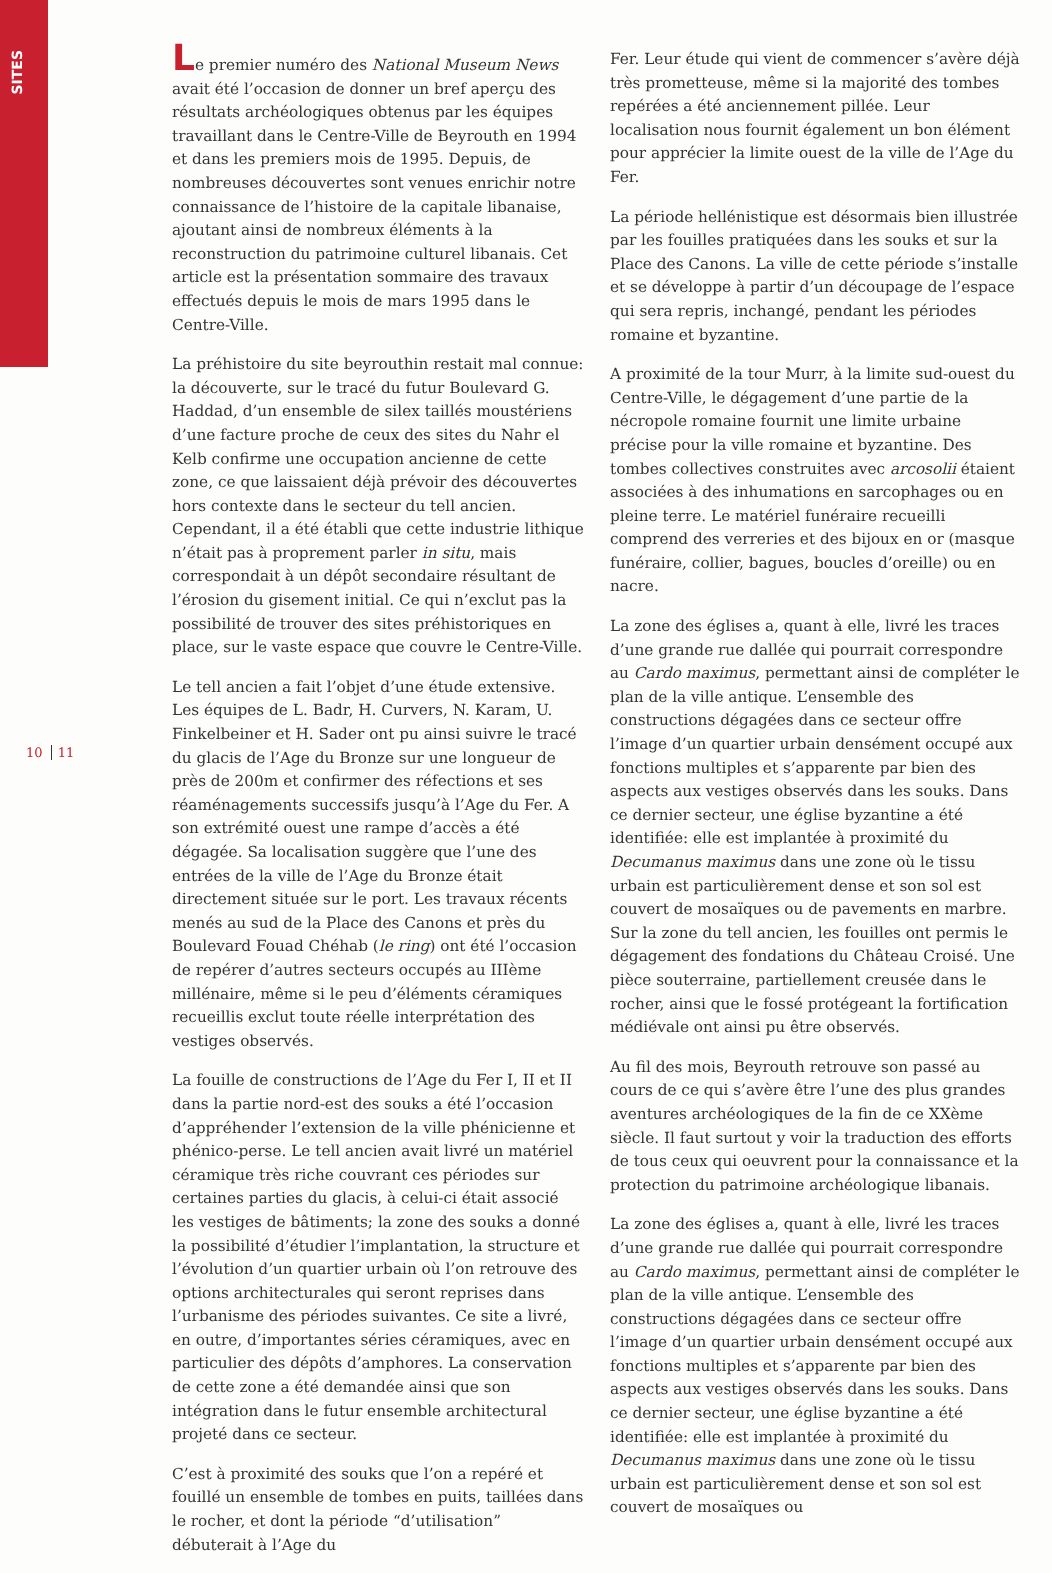SITES
10 11
Le premier numéro des National Museum News avait été l’occasion de donner un bref aperçu des résultats archéologiques obtenus par les équipes travaillant dans le Centre-Ville de Beyrouth en 1994 et dans les premiers mois de 1995. Depuis, de nombreuses découvertes sont venues enrichir notre connaissance de l’histoire de la capitale libanaise, ajoutant ainsi de nombreux éléments à la reconstruction du patrimoine culturel libanais. Cet article est la présentation sommaire des travaux effectués depuis le mois de mars 1995 dans le Centre-Ville.
La préhistoire du site beyrouthin restait mal connue: la découverte, sur le tracé du futur Boulevard G. Haddad, d’un ensemble de silex taillés moustériens d’une facture proche de ceux des sites du Nahr el Kelb confirme une occupation ancienne de cette zone, ce que laissaient déjà prévoir des découvertes hors contexte dans le secteur du tell ancien. Cependant, il a été établi que cette industrie lithique n’était pas à proprement parler in situ, mais correspondait à un dépôt secondaire résultant de l’érosion du gisement initial. Ce qui n’exclut pas la possibilité de trouver des sites préhistoriques en place, sur le vaste espace que couvre le Centre-Ville.
Le tell ancien a fait l’objet d’une étude extensive. Les équipes de L. Badr, H. Curvers, N. Karam, U. Finkelbeiner et H. Sader ont pu ainsi suivre le tracé du glacis de l’Age du Bronze sur une longueur de près de 200m et confirmer des réfections et ses réaménagements successifs jusqu’à l’Age du Fer. A son extrémité ouest une rampe d’accès a été dégagée. Sa localisation suggère que l’une des entrées de la ville de l’Age du Bronze était directement située sur le port. Les travaux récents menés au sud de la Place des Canons et près du Boulevard Fouad Chéhab (le ring) ont été l’occasion de repérer d’autres secteurs occupés au IIIème millénaire, même si le peu d’éléments céramiques recueillis exclut toute réelle interprétation des vestiges observés.
La fouille de constructions de l’Age du Fer I, II et II dans la partie nord-est des souks a été l’occasion d’appréhender l’extension de la ville phénicienne et phénico-perse. Le tell ancien avait livré un matériel céramique très riche couvrant ces périodes sur certaines parties du glacis, à celui-ci était associé les vestiges de bâtiments; la zone des souks a donné la possibilité d’étudier l’implantation, la structure et l’évolution d’un quartier urbain où l’on retrouve des options architecturales qui seront reprises dans l’urbanisme des périodes suivantes. Ce site a livré, en outre, d’importantes séries céramiques, avec en particulier des dépôts d’amphores. La conservation de cette zone a été demandée ainsi que son intégration dans le futur ensemble architectural projeté dans ce secteur.
C’est à proximité des souks que l’on a repéré et fouillé un ensemble de tombes en puits, taillées dans le rocher, et dont la période “d’utilisation” débuterait à l’Age du
Fer. Leur étude qui vient de commencer s’avère déjà très prometteuse, même si la majorité des tombes repérées a été anciennement pillée. Leur localisation nous fournit également un bon élément pour apprécier la limite ouest de la ville de l’Age du Fer.
La période hellénistique est désormais bien illustrée par les fouilles pratiquées dans les souks et sur la Place des Canons. La ville de cette période s’installe et se développe à partir d’un découpage de l’espace qui sera repris, inchangé, pendant les périodes romaine et byzantine.
A proximité de la tour Murr, à la limite sud-ouest du Centre-Ville, le dégagement d’une partie de la nécropole romaine fournit une limite urbaine précise pour la ville romaine et byzantine. Des tombes collectives construites avec arcosolii étaient associées à des inhumations en sarcophages ou en pleine terre. Le matériel funéraire recueilli comprend des verreries et des bijoux en or (masque funéraire, collier, bagues, boucles d’oreille) ou en nacre.
La zone des églises a, quant à elle, livré les traces d’une grande rue dallée qui pourrait correspondre au Cardo maximus, permettant ainsi de compléter le plan de la ville antique. L’ensemble des constructions dégagées dans ce secteur offre l’image d’un quartier urbain densément occupé aux fonctions multiples et s’apparente par bien des aspects aux vestiges observés dans les souks. Dans ce dernier secteur, une église byzantine a été identifiée: elle est implantée à proximité du Decumanus maximus dans une zone où le tissu urbain est particulièrement dense et son sol est couvert de mosaïques ou de pavements en marbre. Sur la zone du tell ancien, les fouilles ont permis le dégagement des fondations du Château Croisé. Une pièce souterraine, partiellement creusée dans le rocher, ainsi que le fossé protégeant la fortification médiévale ont ainsi pu être observés.
Au fil des mois, Beyrouth retrouve son passé au cours de ce qui s’avère être l’une des plus grandes aventures archéologiques de la fin de ce XXème siècle. Il faut surtout y voir la traduction des efforts de tous ceux qui oeuvrent pour la connaissance et la protection du patrimoine archéologique libanais.
La zone des églises a, quant à elle, livré les traces d’une grande rue dallée qui pourrait correspondre au Cardo maximus, permettant ainsi de compléter le plan de la ville antique. L’ensemble des constructions dégagées dans ce secteur offre l’image d’un quartier urbain densément occupé aux fonctions multiples et s’apparente par bien des aspects aux vestiges observés dans les souks. Dans ce dernier secteur, une église byzantine a été identifiée: elle est implantée à proximité du Decumanus maximus dans une zone où le tissu urbain est particulièrement dense et son sol est couvert de mosaïques ou